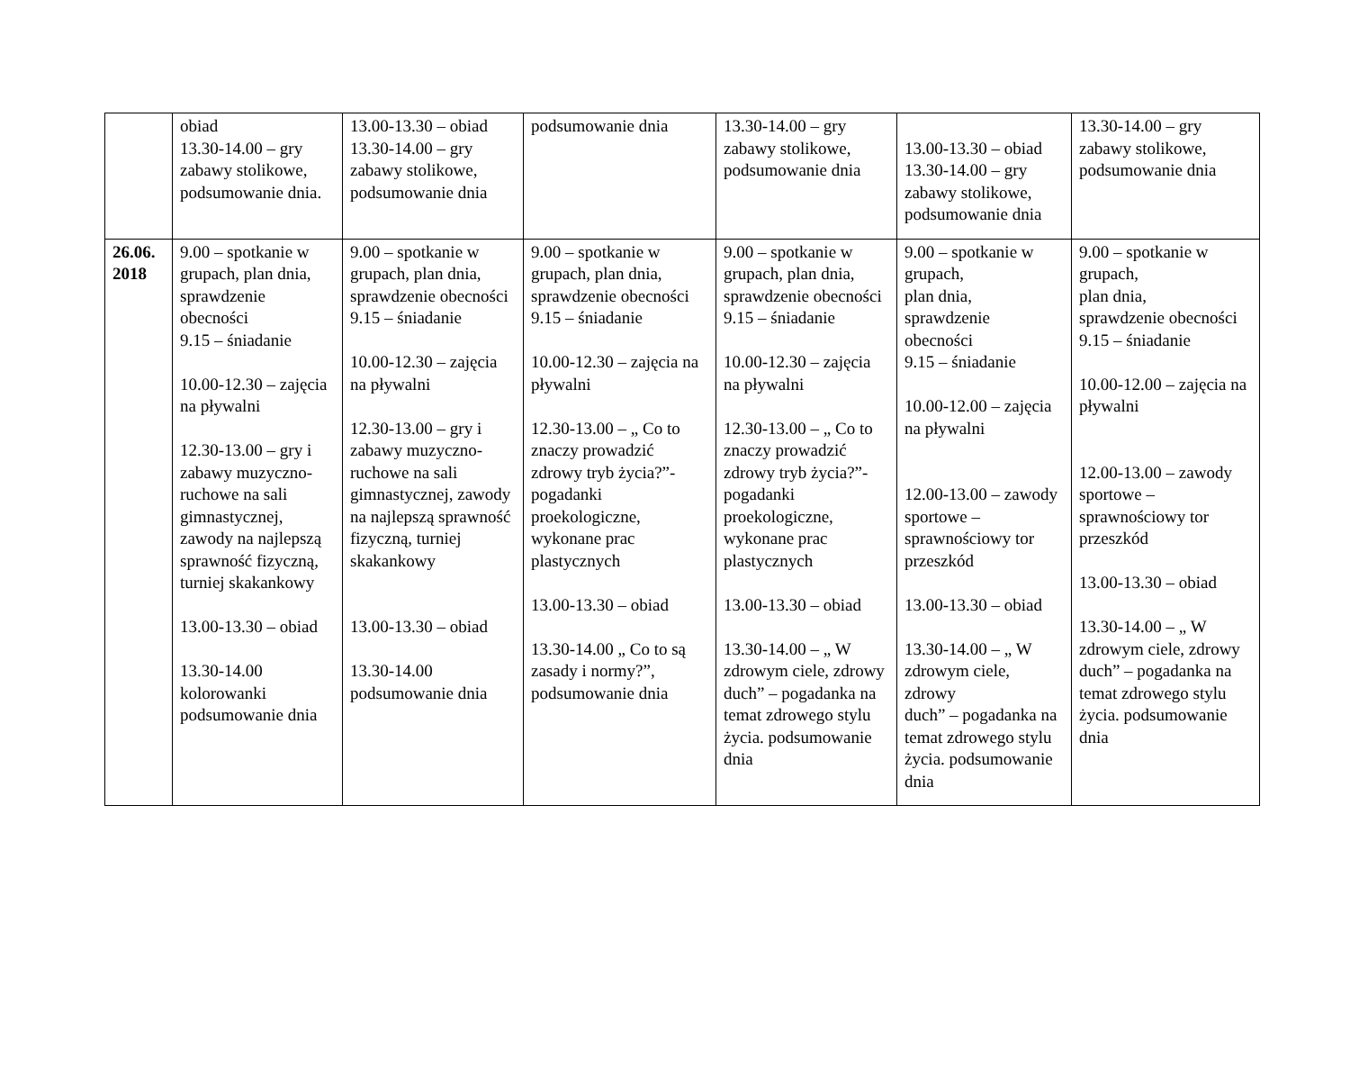| | obiad 13.30-14.00 – gry zabawy stolikowe, podsumowanie dnia. | 13.00-13.30 – obiad 13.30-14.00 – gry zabawy stolikowe, podsumowanie dnia | podsumowanie dnia | 13.30-14.00 – gry zabawy stolikowe, podsumowanie dnia | 13.00-13.30 – obiad 13.30-14.00 – gry zabawy stolikowe, podsumowanie dnia | 13.30-14.00 – gry zabawy stolikowe, podsumowanie dnia |
| 26.06. 2018 | 9.00 – spotkanie w grupach, plan dnia, sprawdzenie obecności 9.15 – śniadanie 10.00-12.30 – zajęcia na pływalni 12.30-13.00 – gry i zabawy muzyczno-ruchowe na sali gimnastycznej, zawody na najlepszą sprawność fizyczną, turniej skakankowy 13.00-13.30 – obiad 13.30-14.00 kolorowanki podsumowanie dnia | 9.00 – spotkanie w grupach, plan dnia, sprawdzenie obecności 9.15 – śniadanie 10.00-12.30 – zajęcia na pływalni 12.30-13.00 – gry i zabawy muzyczno-ruchowe na sali gimnastycznej, zawody na najlepszą sprawność fizyczną, turniej skakankowy 13.00-13.30 – obiad 13.30-14.00 podsumowanie dnia | 9.00 – spotkanie w grupach, plan dnia, sprawdzenie obecności 9.15 – śniadanie 10.00-12.30 – zajęcia na pływalni 12.30-13.00 – „ Co to znaczy prowadzić zdrowy tryb życia?”- pogadanki proekologiczne, wykonane prac plastycznych 13.00-13.30 – obiad 13.30-14.00 „ Co to są zasady i normy?”, podsumowanie dnia | 9.00 – spotkanie w grupach, plan dnia, sprawdzenie obecności 9.15 – śniadanie 10.00-12.30 – zajęcia na pływalni 12.30-13.00 – „ Co to znaczy prowadzić zdrowy tryb życia?”- pogadanki proekologiczne, wykonane prac plastycznych 13.00-13.30 – obiad 13.30-14.00 – „ W zdrowym ciele, zdrowy duch” – pogadanka na temat zdrowego stylu życia. podsumowanie dnia | 9.00 – spotkanie w grupach, plan dnia, sprawdzenie obecności 9.15 – śniadanie 10.00-12.00 – zajęcia na pływalni 12.00-13.00 – zawody sportowe – sprawnościowy tor przeszkód 13.00-13.30 – obiad 13.30-14.00 – „ W zdrowym ciele, zdrowy duch” – pogadanka na temat zdrowego stylu życia. podsumowanie dnia | 9.00 – spotkanie w grupach, plan dnia, sprawdzenie obecności 9.15 – śniadanie 10.00-12.00 – zajęcia na pływalni 12.00-13.00 – zawody sportowe – sprawnościowy tor przeszkód 13.00-13.30 – obiad 13.30-14.00 – „ W zdrowym ciele, zdrowy duch” – pogadanka na temat zdrowego stylu życia. podsumowanie dnia |